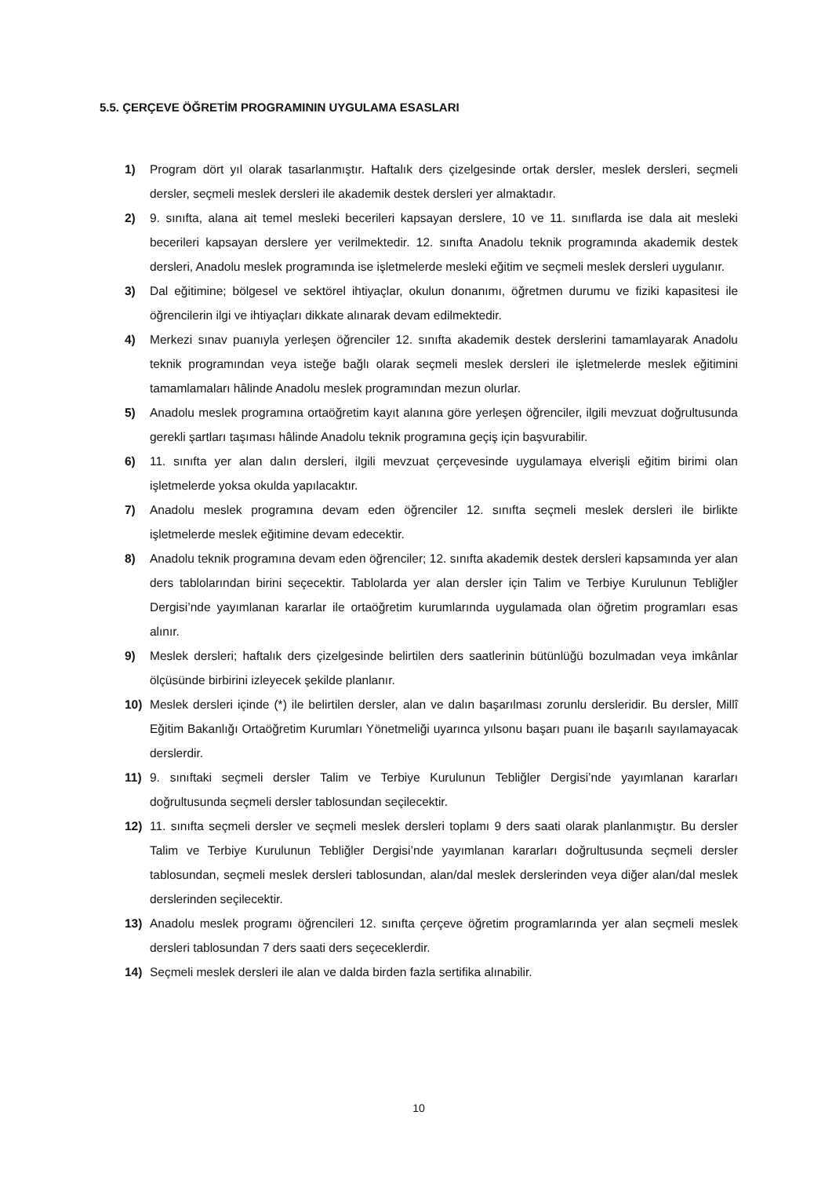5.5. ÇERÇEVE ÖĞRETİM PROGRAMININ UYGULAMA ESASLARI
1) Program dört yıl olarak tasarlanmıştır. Haftalık ders çizelgesinde ortak dersler, meslek dersleri, seçmeli dersler, seçmeli meslek dersleri ile akademik destek dersleri yer almaktadır.
2) 9. sınıfta, alana ait temel mesleki becerileri kapsayan derslere, 10 ve 11. sınıflarda ise dala ait mesleki becerileri kapsayan derslere yer verilmektedir. 12. sınıfta Anadolu teknik programında akademik destek dersleri, Anadolu meslek programında ise işletmelerde mesleki eğitim ve seçmeli meslek dersleri uygulanır.
3) Dal eğitimine; bölgesel ve sektörel ihtiyaçlar, okulun donanımı, öğretmen durumu ve fiziki kapasitesi ile öğrencilerin ilgi ve ihtiyaçları dikkate alınarak devam edilmektedir.
4) Merkezi sınav puanıyla yerleşen öğrenciler 12. sınıfta akademik destek derslerini tamamlayarak Anadolu teknik programından veya isteğe bağlı olarak seçmeli meslek dersleri ile işletmelerde meslek eğitimini tamamlamaları hâlinde Anadolu meslek programından mezun olurlar.
5) Anadolu meslek programına ortaöğretim kayıt alanına göre yerleşen öğrenciler, ilgili mevzuat doğrultusunda gerekli şartları taşıması hâlinde Anadolu teknik programına geçiş için başvurabilir.
6) 11. sınıfta yer alan dalın dersleri, ilgili mevzuat çerçevesinde uygulamaya elverişli eğitim birimi olan işletmelerde yoksa okulda yapılacaktır.
7) Anadolu meslek programına devam eden öğrenciler 12. sınıfta seçmeli meslek dersleri ile birlikte işletmelerde meslek eğitimine devam edecektir.
8) Anadolu teknik programına devam eden öğrenciler; 12. sınıfta akademik destek dersleri kapsamında yer alan ders tablolarından birini seçecektir. Tablolarda yer alan dersler için Talim ve Terbiye Kurulunun Tebliğler Dergisi’nde yayımlanan kararlar ile ortaöğretim kurumlarında uygulamada olan öğretim programları esas alınır.
9) Meslek dersleri; haftalık ders çizelgesinde belirtilen ders saatlerinin bütünlüğü bozulmadan veya imkânlar ölçüsünde birbirini izleyecek şekilde planlanır.
10) Meslek dersleri içinde (*) ile belirtilen dersler, alan ve dalın başarılması zorunlu dersleridir. Bu dersler, Millî Eğitim Bakanlığı Ortaöğretim Kurumları Yönetmeliği uyarınca yılsonu başarı puanı ile başarılı sayılamayacak derslerdir.
11) 9. sınıftaki seçmeli dersler Talim ve Terbiye Kurulunun Tebliğler Dergisi’nde yayımlanan kararları doğrultusunda seçmeli dersler tablosundan seçilecektir.
12) 11. sınıfta seçmeli dersler ve seçmeli meslek dersleri toplamı 9 ders saati olarak planlanmıştır. Bu dersler Talim ve Terbiye Kurulunun Tebliğler Dergisi’nde yayımlanan kararları doğrultusunda seçmeli dersler tablosundan, seçmeli meslek dersleri tablosundan, alan/dal meslek derslerinden veya diğer alan/dal meslek derslerinden seçilecektir.
13) Anadolu meslek programı öğrencileri 12. sınıfta çerçeve öğretim programlarında yer alan seçmeli meslek dersleri tablosundan 7 ders saati ders seçeceklerdir.
14) Seçmeli meslek dersleri ile alan ve dalda birden fazla sertifika alınabilir.
10